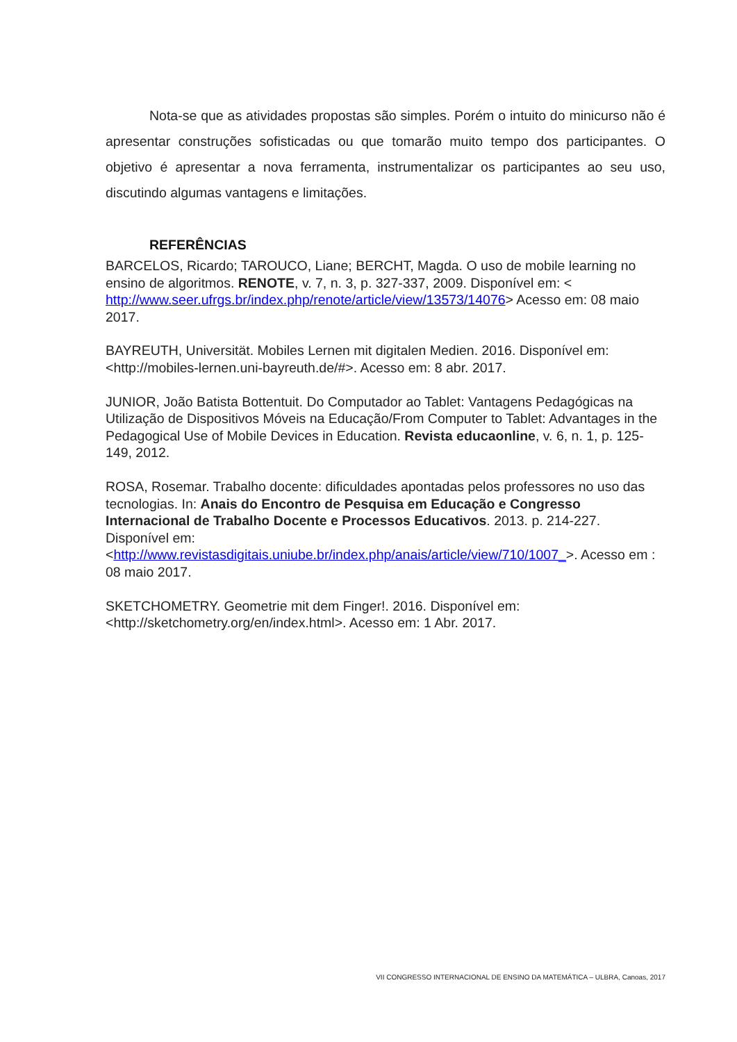Nota-se que as atividades propostas são simples. Porém o intuito do minicurso não é apresentar construções sofisticadas ou que tomarão muito tempo dos participantes. O objetivo é apresentar a nova ferramenta, instrumentalizar os participantes ao seu uso, discutindo algumas vantagens e limitações.
REFERÊNCIAS
BARCELOS, Ricardo; TAROUCO, Liane; BERCHT, Magda. O uso de mobile learning no ensino de algoritmos. RENOTE, v. 7, n. 3, p. 327-337, 2009. Disponível em: < http://www.seer.ufrgs.br/index.php/renote/article/view/13573/14076> Acesso em: 08 maio 2017.
BAYREUTH, Universität. Mobiles Lernen mit digitalen Medien. 2016. Disponível em:<http://mobiles-lernen.uni-bayreuth.de/#>. Acesso em: 8 abr. 2017.
JUNIOR, João Batista Bottentuit. Do Computador ao Tablet: Vantagens Pedagógicas na Utilização de Dispositivos Móveis na Educação/From Computer to Tablet: Advantages in the Pedagogical Use of Mobile Devices in Education. Revista educaonline, v. 6, n. 1, p. 125-149, 2012.
ROSA, Rosemar. Trabalho docente: dificuldades apontadas pelos professores no uso das tecnologias. In: Anais do Encontro de Pesquisa em Educação e Congresso Internacional de Trabalho Docente e Processos Educativos. 2013. p. 214-227. Disponível em: <http://www.revistasdigitais.uniube.br/index.php/anais/article/view/710/1007_>. Acesso em : 08 maio 2017.
SKETCHOMETRY. Geometrie mit dem Finger!. 2016. Disponível em: <http://sketchometry.org/en/index.html>. Acesso em: 1 Abr. 2017.
VII CONGRESSO INTERNACIONAL DE ENSINO DA MATEMÁTICA – ULBRA, Canoas, 2017